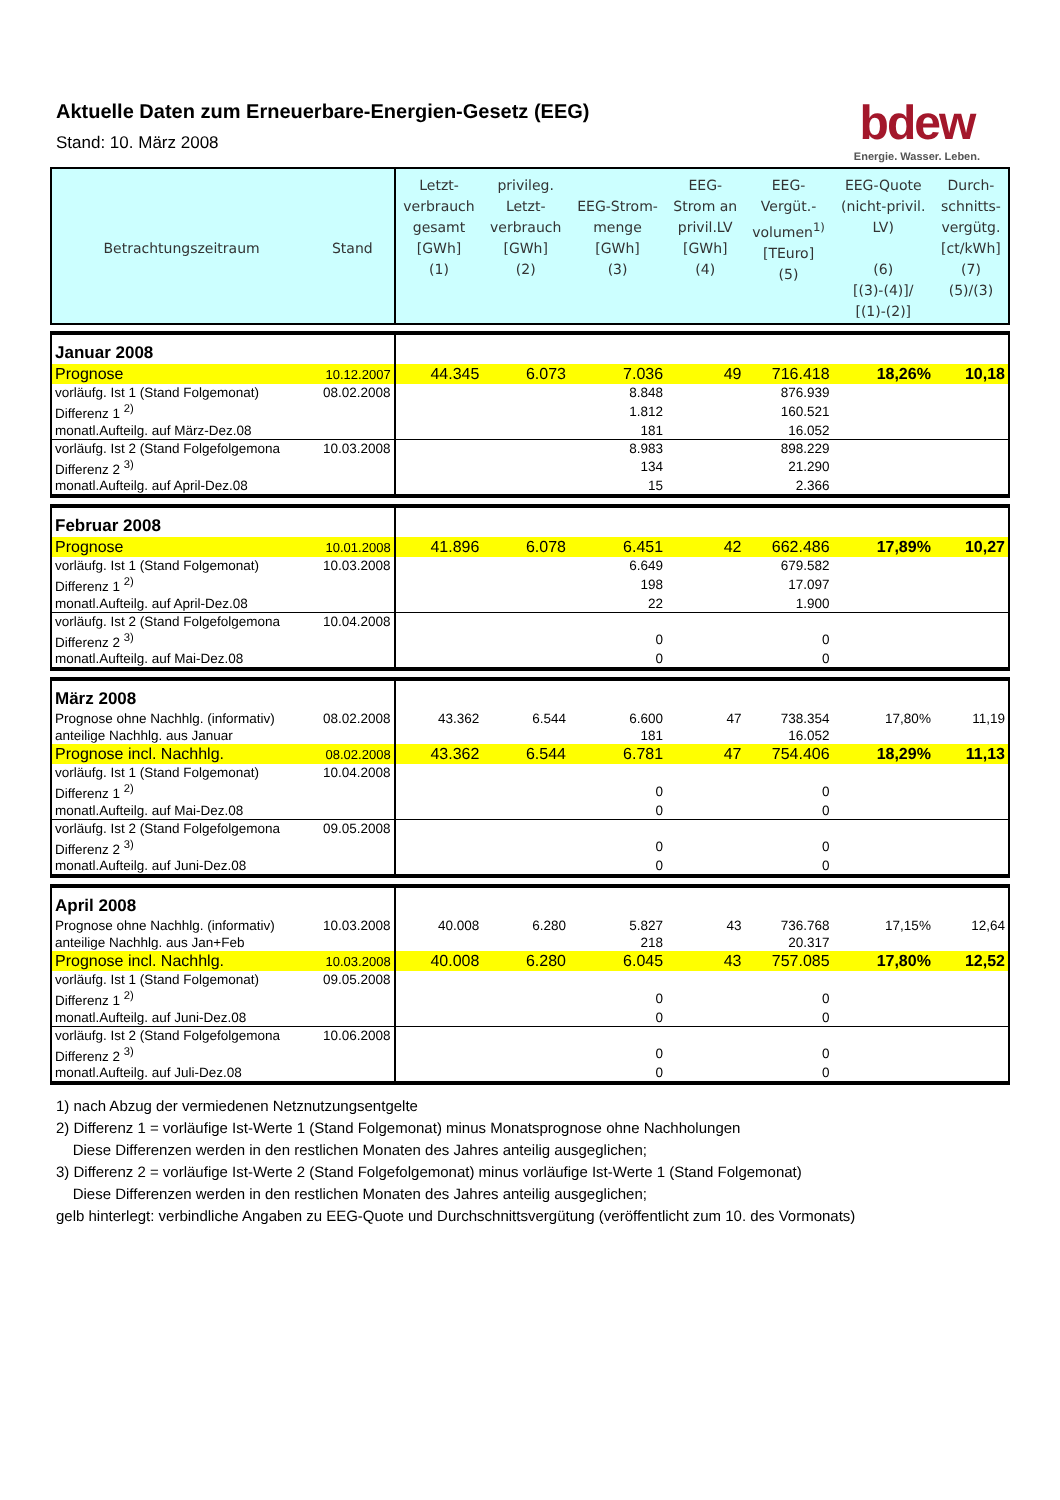Aktuelle Daten zum Erneuerbare-Energien-Gesetz (EEG)
Stand: 10. März 2008
bdew
Energie. Wasser. Leben.
| Betrachtungszeitraum | Stand | Letzt- verbrauch gesamt [GWh] (1) | privileg. Letzt- verbrauch [GWh] (2) | EEG-Strom- menge [GWh] (3) | EEG- Strom an privil.LV [GWh] (4) | EEG- Vergüt.- volumen<sup>1)</sup> [TEuro] (5) | EEG-Quote (nicht-privil. LV) (6) [(3)-(4)]/ [(1)-(2)] | Durch- schnitts- vergütg. [ct/kWh] (7) (5)/(3) |
| --- | --- | --- | --- | --- | --- | --- | --- | --- |
| Januar 2008 | | | | | | | | |
| Prognose | 10.12.2007 | 44.345 | 6.073 | 7.036 | 49 | 716.418 | 18,26% | 10,18 |
| vorläufg. Ist 1 (Stand Folgemonat) | 08.02.2008 | | | 8.848 | | 876.939 | | |
| Differenz 1 <sup>2)</sup> | | | | 1.812 | | 160.521 | | |
| monatl.Aufteilg. auf März-Dez.08 | | | | 181 | | 16.052 | | |
| vorläufg. Ist 2 (Stand Folgefolgemona | 10.03.2008 | | | 8.983 | | 898.229 | | |
| Differenz 2 <sup>3)</sup> | | | | 134 | | 21.290 | | |
| monatl.Aufteilg. auf April-Dez.08 | | | | 15 | | 2.366 | | |
| Februar 2008 | | | | | | | | |
| Prognose | 10.01.2008 | 41.896 | 6.078 | 6.451 | 42 | 662.486 | 17,89% | 10,27 |
| vorläufg. Ist 1 (Stand Folgemonat) | 10.03.2008 | | | 6.649 | | 679.582 | | |
| Differenz 1 <sup>2)</sup> | | | | 198 | | 17.097 | | |
| monatl.Aufteilg. auf April-Dez.08 | | | | 22 | | 1.900 | | |
| vorläufg. Ist 2 (Stand Folgefolgemona | 10.04.2008 | | | | | | | |
| Differenz 2 <sup>3)</sup> | | | | 0 | | 0 | | |
| monatl.Aufteilg. auf Mai-Dez.08 | | | | 0 | | 0 | | |
| März 2008 | | | | | | | | |
| Prognose ohne Nachhlg. (informativ) | 08.02.2008 | 43.362 | 6.544 | 6.600 | 47 | 738.354 | 17,80% | 11,19 |
| anteilige Nachhlg. aus Januar | | | | 181 | | 16.052 | | |
| Prognose incl. Nachhlg. | 08.02.2008 | 43.362 | 6.544 | 6.781 | 47 | 754.406 | 18,29% | 11,13 |
| vorläufg. Ist 1 (Stand Folgemonat) | 10.04.2008 | | | | | | | |
| Differenz 1 <sup>2)</sup> | | | | 0 | | 0 | | |
| monatl.Aufteilg. auf Mai-Dez.08 | | | | 0 | | 0 | | |
| vorläufg. Ist 2 (Stand Folgefolgemona | 09.05.2008 | | | | | | | |
| Differenz 2 <sup>3)</sup> | | | | 0 | | 0 | | |
| monatl.Aufteilg. auf Juni-Dez.08 | | | | 0 | | 0 | | |
| April 2008 | | | | | | | | |
| Prognose ohne Nachhlg. (informativ) | 10.03.2008 | 40.008 | 6.280 | 5.827 | 43 | 736.768 | 17,15% | 12,64 |
| anteilige Nachhlg. aus Jan+Feb | | | | 218 | | 20.317 | | |
| Prognose incl. Nachhlg. | 10.03.2008 | 40.008 | 6.280 | 6.045 | 43 | 757.085 | 17,80% | 12,52 |
| vorläufg. Ist 1 (Stand Folgemonat) | 09.05.2008 | | | | | | | |
| Differenz 1 <sup>2)</sup> | | | | 0 | | 0 | | |
| monatl.Aufteilg. auf Juni-Dez.08 | | | | 0 | | 0 | | |
| vorläufg. Ist 2 (Stand Folgefolgemona | 10.06.2008 | | | | | | | |
| Differenz 2 <sup>3)</sup> | | | | 0 | | 0 | | |
| monatl.Aufteilg. auf Juli-Dez.08 | | | | 0 | | 0 | | |
1) nach Abzug der vermiedenen Netznutzungsentgelte
2) Differenz 1 = vorläufige Ist-Werte 1 (Stand Folgemonat) minus Monatsprognose ohne Nachholungen
Diese Differenzen werden in den restlichen Monaten des Jahres anteilig ausgeglichen;
3) Differenz 2 = vorläufige Ist-Werte 2 (Stand Folgefolgemonat) minus vorläufige Ist-Werte 1 (Stand Folgemonat)
Diese Differenzen werden in den restlichen Monaten des Jahres anteilig ausgeglichen;
gelb hinterlegt: verbindliche Angaben zu EEG-Quote und Durchschnittsvergütung (veröffentlicht zum 10. des Vormonats)